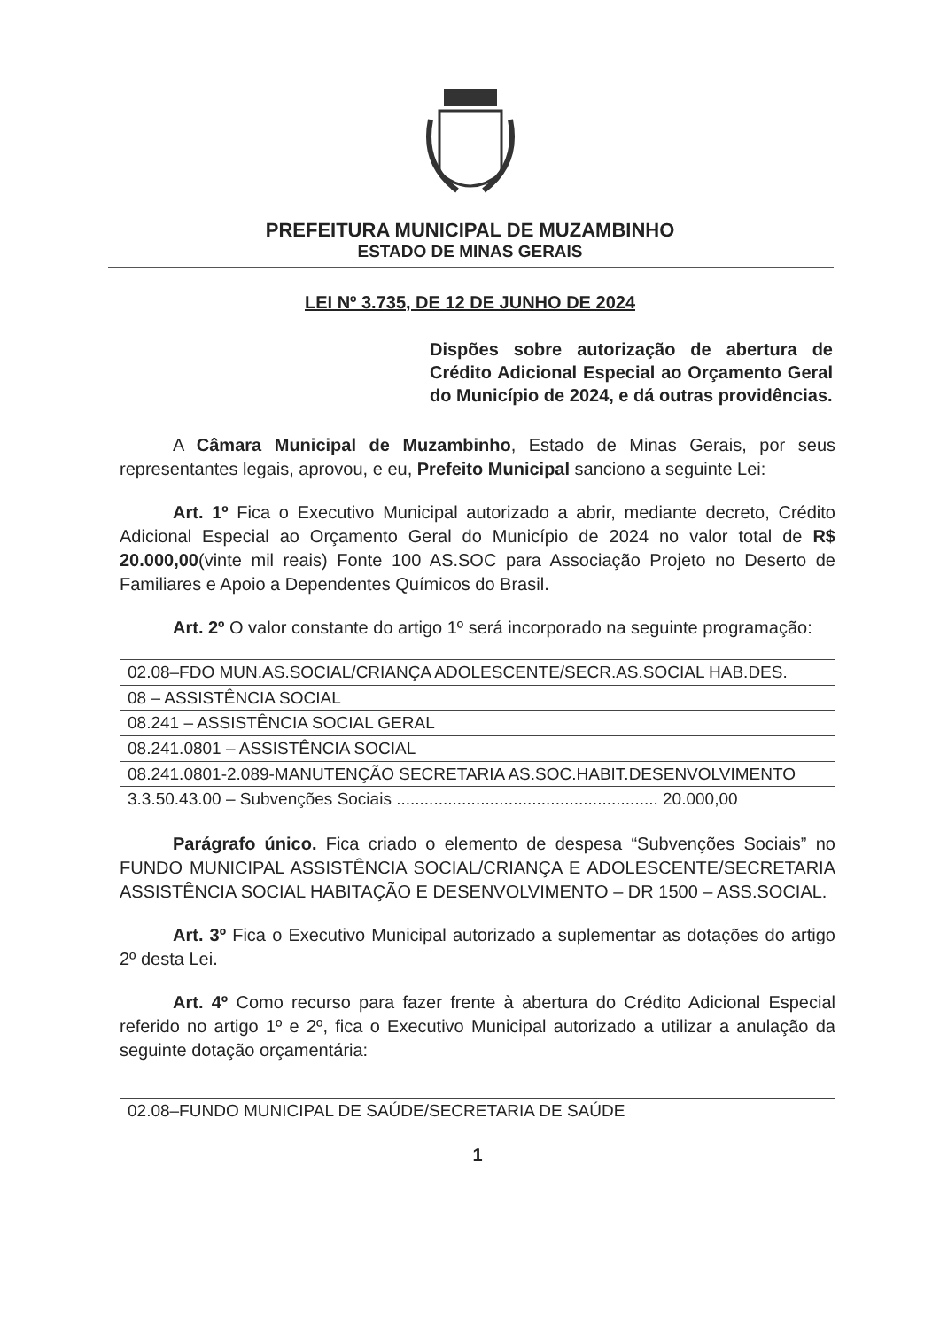PREFEITURA MUNICIPAL DE MUZAMBINHO
ESTADO DE MINAS GERAIS
LEI Nº 3.735, DE 12 DE JUNHO DE 2024
Dispões sobre autorização de abertura de Crédito Adicional Especial ao Orçamento Geral do Município de 2024, e dá outras providências.
A Câmara Municipal de Muzambinho, Estado de Minas Gerais, por seus representantes legais, aprovou, e eu, Prefeito Municipal sanciono a seguinte Lei:
Art. 1º Fica o Executivo Municipal autorizado a abrir, mediante decreto, Crédito Adicional Especial ao Orçamento Geral do Município de 2024 no valor total de R$ 20.000,00(vinte mil reais) Fonte 100 AS.SOC para Associação Projeto no Deserto de Familiares e Apoio a Dependentes Químicos do Brasil.
Art. 2º O valor constante do artigo 1º será incorporado na seguinte programação:
| 02.08–FDO MUN.AS.SOCIAL/CRIANÇA ADOLESCENTE/SECR.AS.SOCIAL HAB.DES. |
| 08 – ASSISTÊNCIA SOCIAL |
| 08.241 – ASSISTÊNCIA SOCIAL GERAL |
| 08.241.0801 – ASSISTÊNCIA SOCIAL |
| 08.241.0801-2.089-MANUTENÇÃO SECRETARIA AS.SOC.HABIT.DESENVOLVIMENTO |
| 3.3.50.43.00 – Subvenções Sociais ........................................................ 20.000,00 |
Parágrafo único. Fica criado o elemento de despesa “Subvenções Sociais” no FUNDO MUNICIPAL ASSISTÊNCIA SOCIAL/CRIANÇA E ADOLESCENTE/SECRETARIA ASSISTÊNCIA SOCIAL HABITAÇÃO E DESENVOLVIMENTO – DR 1500 – ASS.SOCIAL.
Art. 3º Fica o Executivo Municipal autorizado a suplementar as dotações do artigo 2º desta Lei.
Art. 4º Como recurso para fazer frente à abertura do Crédito Adicional Especial referido no artigo 1º e 2º, fica o Executivo Municipal autorizado a utilizar a anulação da seguinte dotação orçamentária:
| 02.08–FUNDO MUNICIPAL DE SAÚDE/SECRETARIA DE SAÚDE |
1